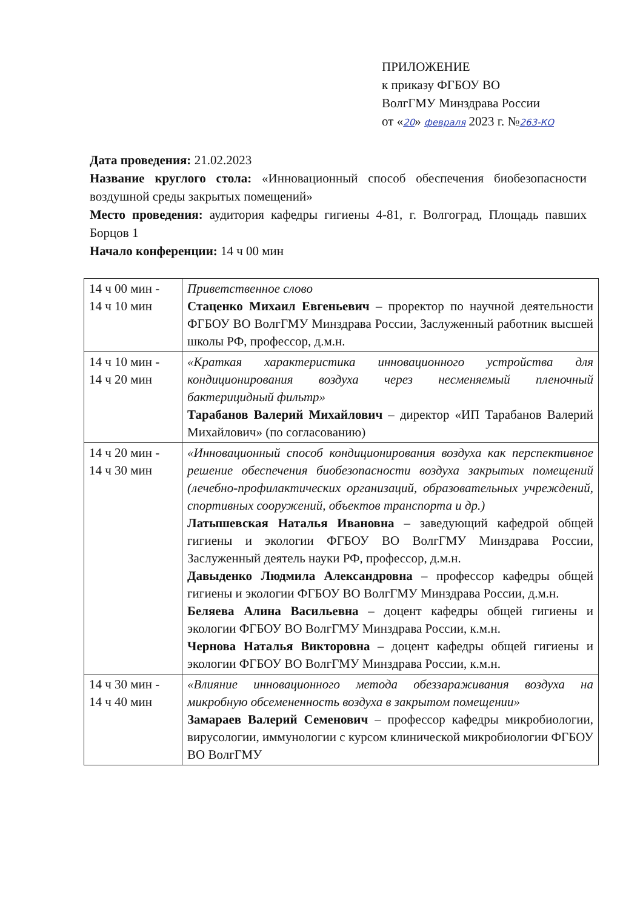ПРИЛОЖЕНИЕ
к приказу ФГБОУ ВО
ВолгГМУ Минздрава России
от «20» февраля 2023 г. №263-КО
Дата проведения: 21.02.2023
Название круглого стола: «Инновационный способ обеспечения биобезопасности воздушной среды закрытых помещений»
Место проведения: аудитория кафедры гигиены 4-81, г. Волгоград, Площадь павших Борцов 1
Начало конференции: 14 ч 00 мин
| 14 ч 00 мин - 14 ч 10 мин | Приветственное слово Стаценко Михаил Евгеньевич – проректор по научной деятельности ФГБОУ ВО ВолгГМУ Минздрава России, Заслуженный работник высшей школы РФ, профессор, д.м.н. |
| 14 ч 10 мин - 14 ч 20 мин | «Краткая характеристика инновационного устройства для кондиционирования воздуха через несменяемый пленочный бактерицидный фильтр» Тарабанов Валерий Михайлович – директор «ИП Тарабанов Валерий Михайлович» (по согласованию) |
| 14 ч 20 мин - 14 ч 30 мин | «Инновационный способ кондиционирования воздуха как перспективное решение обеспечения биобезопасности воздуха закрытых помещений (лечебно-профилактических организаций, образовательных учреждений, спортивных сооружений, объектов транспорта и др.) Латышевская Наталья Ивановна – заведующий кафедрой общей гигиены и экологии ФГБОУ ВО ВолгГМУ Минздрава России, Заслуженный деятель науки РФ, профессор, д.м.н. Давыденко Людмила Александровна – профессор кафедры общей гигиены и экологии ФГБОУ ВО ВолгГМУ Минздрава России, д.м.н. Беляева Алина Васильевна – доцент кафедры общей гигиены и экологии ФГБОУ ВО ВолгГМУ Минздрава России, к.м.н. Чернова Наталья Викторовна – доцент кафедры общей гигиены и экологии ФГБОУ ВО ВолгГМУ Минздрава России, к.м.н. |
| 14 ч 30 мин - 14 ч 40 мин | «Влияние инновационного метода обеззараживания воздуха на микробную обсемененность воздуха в закрытом помещении» Замараев Валерий Семенович – профессор кафедры микробиологии, вирусологии, иммунологии с курсом клинической микробиологии ФГБОУ ВО ВолгГМУ |